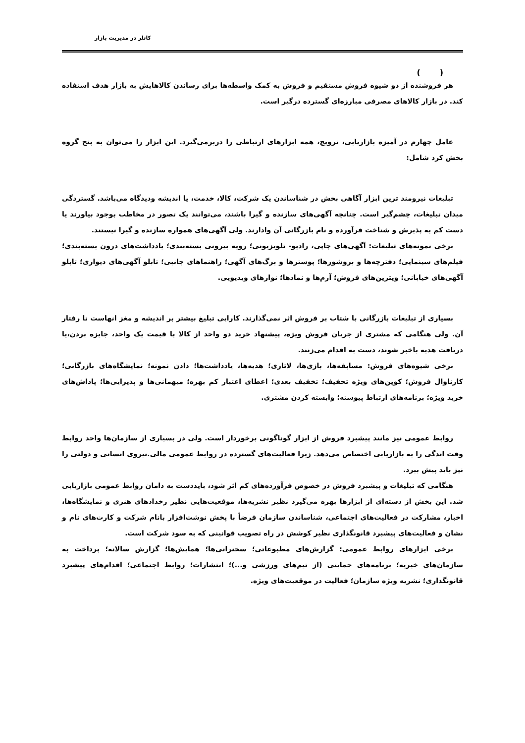کاتلر در مدیریت بازار
( )
هر فروشنده از دو شیوه فروش مستقیم و فروش به کمک واسطه‌ها برای رساندن کالاهایش به بازار هدف استفاده کند. در بازار کالاهای مصرفی مبارزه‌ای گسترده درگیر است.
عامل چهارم در آمیزه بازاریابی، ترویج، همه ابزارهای ارتباطی را دربرمی‌گیرد. این ابزار را می‌توان به پنج گروه بخش کرد شامل:
تبلیغات نیرومند ترین ابزار آگاهی بخش در شناساندن یک شرکت، کالا، خدمت، یا اندیشه ودیدگاه می‌باشد. گستردگی میدان تبلیغات، چشم‌گیر است. چنانچه آگهی‌های سازنده و گیرا باشند، می‌توانند یک تصور در مخاطب بوجود بیاورند یا دست کم به پذیرش و شناخت فرآورده و نام بازرگانی آن وادارند. ولی آگهی‌های همواره سازنده و گیرا نیستند.
برخی نمونه‌های تبلیغات: آگهی‌های چاپی، رادیو- تلویزیونی؛ رویه بیرونی بسته‌بندی؛ یادداشت‌های درون بسته‌بندی؛ فیلم‌های سینمایی؛ دفترچه‌ها و بروشورها؛ پوسترها و برگ‌های آگهی؛ راهنماهای جانبی؛ تابلو آگهی‌های دیواری؛ تابلو آگهی‌های خیابانی؛ ویترین‌های فروش؛ آرم‌ها و نمادها؛ نوارهای ویدیویی.
بسیاری از تبلیغات بازرگانی با شتاب بر فروش اثر نمی‌گذارند. کارایی تبلیغ بیشتر بر اندیشه و مغز انهاست تا رفتار آن. ولی هنگامی که مشتری از جریان فروش ویژه، پیشنهاد خرید دو واحد از کالا با قیمت یک واحد، جایزه بردن،یا دریافت هدیه باخبر شوند، دست به اقدام می‌زنند.
برخی شیوه‌های فروش: مسابقه‌ها، بازی‌ها، لاتاری؛ هدیه‌ها، یادداشت‌ها؛ دادن نمونه؛ نمایشگاه‌های بازرگانی؛ کارناوال فروش؛ کوپن‌های ویژه تخفیف؛ تخفیف بعدی؛ اعطای اعتبار کم بهره؛ میهمانی‌ها و پذیرایی‌ها؛ پاداش‌های خرید ویژه؛ برنامه‌های ارتباط پیوسته؛ وابسته کردن مشتری.
روابط عمومی نیز مانند پیشبرد فروش از ابزار گوناگونی برخوردار است. ولی در بسیاری از سازمان‌ها واحد روابط وقت اندگی را به بازاریابی اختصاص می‌دهد. زیرا فعالیت‌های گسترده در روابط عمومی مالی.نیروی انسانی و دولتی را نیز باید پیش ببرد.
هنگامی که تبلیغات و پیشبرد فروش در خصوص فرآورده‌های کم اثر شود، بایددست به دامان روابط عمومی بازاریابی شد. این بخش از دسته‌ای از ابزارها بهره می‌گیرد نظیر نشریه‌ها، موقعیت‌هایی نظیر رخدادهای هنری و نمایشگاه‌ها، اخبار، مشارکت در فعالیت‌های اجتماعی، شناساندن سازمان فرضاً با پخش نوشت‌افزار بانام شرکت و کارت‌های نام و نشان و فعالیت‌های پیشبرد قانونگذاری نظیر کوشش در راه تصویب قوانینی که به سود شرکت است.
برخی ابزارهای روابط عمومی: گزارش‌های مطبوعاتی؛ سخنرانی‌ها؛ همایش‌ها؛ گزارش سالانه؛ پرداخت به سازمان‌های خیریه؛ برنامه‌های حمایتی (از تیم‌های ورزشی و...)؛ انتشارات؛ روابط اجتماعی؛ اقدام‌های پیشبرد قانونگذاری؛ نشریه ویژه سازمان؛ فعالیت در موقعیت‌های ویژه.